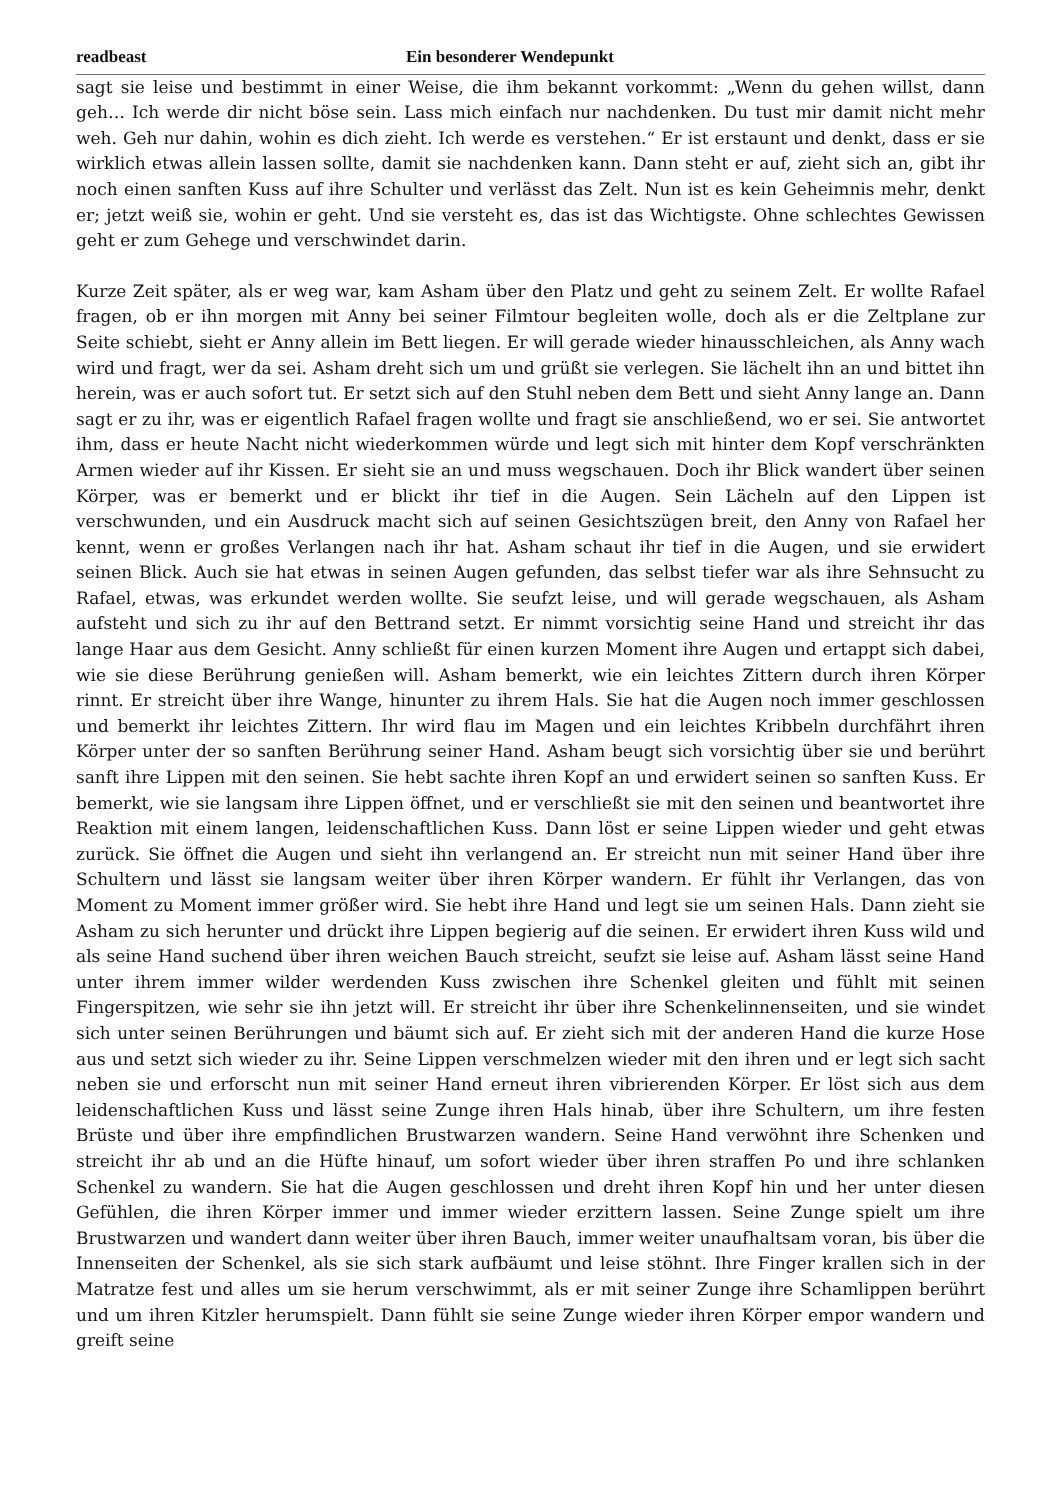readbeast Ein besonderer Wendepunkt
sagt sie leise und bestimmt in einer Weise, die ihm bekannt vorkommt: „Wenn du gehen willst, dann geh… Ich werde dir nicht böse sein. Lass mich einfach nur nachdenken. Du tust mir damit nicht mehr weh. Geh nur dahin, wohin es dich zieht. Ich werde es verstehen.“ Er ist erstaunt und denkt, dass er sie wirklich etwas allein lassen sollte, damit sie nachdenken kann. Dann steht er auf, zieht sich an, gibt ihr noch einen sanften Kuss auf ihre Schulter und verlässt das Zelt. Nun ist es kein Geheimnis mehr, denkt er; jetzt weiß sie, wohin er geht. Und sie versteht es, das ist das Wichtigste. Ohne schlechtes Gewissen geht er zum Gehege und verschwindet darin.
Kurze Zeit später, als er weg war, kam Asham über den Platz und geht zu seinem Zelt. Er wollte Rafael fragen, ob er ihn morgen mit Anny bei seiner Filmtour begleiten wolle, doch als er die Zeltplane zur Seite schiebt, sieht er Anny allein im Bett liegen. Er will gerade wieder hinausschleichen, als Anny wach wird und fragt, wer da sei. Asham dreht sich um und grüßt sie verlegen. Sie lächelt ihn an und bittet ihn herein, was er auch sofort tut. Er setzt sich auf den Stuhl neben dem Bett und sieht Anny lange an. Dann sagt er zu ihr, was er eigentlich Rafael fragen wollte und fragt sie anschließend, wo er sei. Sie antwortet ihm, dass er heute Nacht nicht wiederkommen würde und legt sich mit hinter dem Kopf verschränkten Armen wieder auf ihr Kissen. Er sieht sie an und muss wegschauen. Doch ihr Blick wandert über seinen Körper, was er bemerkt und er blickt ihr tief in die Augen. Sein Lächeln auf den Lippen ist verschwunden, und ein Ausdruck macht sich auf seinen Gesichtszügen breit, den Anny von Rafael her kennt, wenn er großes Verlangen nach ihr hat. Asham schaut ihr tief in die Augen, und sie erwidert seinen Blick. Auch sie hat etwas in seinen Augen gefunden, das selbst tiefer war als ihre Sehnsucht zu Rafael, etwas, was erkundet werden wollte. Sie seufzt leise, und will gerade wegschauen, als Asham aufsteht und sich zu ihr auf den Bettrand setzt. Er nimmt vorsichtig seine Hand und streicht ihr das lange Haar aus dem Gesicht. Anny schließt für einen kurzen Moment ihre Augen und ertappt sich dabei, wie sie diese Berührung genießen will. Asham bemerkt, wie ein leichtes Zittern durch ihren Körper rinnt. Er streicht über ihre Wange, hinunter zu ihrem Hals. Sie hat die Augen noch immer geschlossen und bemerkt ihr leichtes Zittern. Ihr wird flau im Magen und ein leichtes Kribbeln durchfährt ihren Körper unter der so sanften Berührung seiner Hand. Asham beugt sich vorsichtig über sie und berührt sanft ihre Lippen mit den seinen. Sie hebt sachte ihren Kopf an und erwidert seinen so sanften Kuss. Er bemerkt, wie sie langsam ihre Lippen öffnet, und er verschließt sie mit den seinen und beantwortet ihre Reaktion mit einem langen, leidenschaftlichen Kuss. Dann löst er seine Lippen wieder und geht etwas zurück. Sie öffnet die Augen und sieht ihn verlangend an. Er streicht nun mit seiner Hand über ihre Schultern und lässt sie langsam weiter über ihren Körper wandern. Er fühlt ihr Verlangen, das von Moment zu Moment immer größer wird. Sie hebt ihre Hand und legt sie um seinen Hals. Dann zieht sie Asham zu sich herunter und drückt ihre Lippen begierig auf die seinen. Er erwidert ihren Kuss wild und als seine Hand suchend über ihren weichen Bauch streicht, seufzt sie leise auf. Asham lässt seine Hand unter ihrem immer wilder werdenden Kuss zwischen ihre Schenkel gleiten und fühlt mit seinen Fingerspitzen, wie sehr sie ihn jetzt will. Er streicht ihr über ihre Schenkelinnenseiten, und sie windet sich unter seinen Berührungen und bäumt sich auf. Er zieht sich mit der anderen Hand die kurze Hose aus und setzt sich wieder zu ihr. Seine Lippen verschmelzen wieder mit den ihren und er legt sich sacht neben sie und erforscht nun mit seiner Hand erneut ihren vibrierenden Körper. Er löst sich aus dem leidenschaftlichen Kuss und lässt seine Zunge ihren Hals hinab, über ihre Schultern, um ihre festen Brüste und über ihre empfindlichen Brustwarzen wandern. Seine Hand verwöhnt ihre Schenken und streicht ihr ab und an die Hüfte hinauf, um sofort wieder über ihren straffen Po und ihre schlanken Schenkel zu wandern. Sie hat die Augen geschlossen und dreht ihren Kopf hin und her unter diesen Gefühlen, die ihren Körper immer und immer wieder erzittern lassen. Seine Zunge spielt um ihre Brustwarzen und wandert dann weiter über ihren Bauch, immer weiter unaufhaltsam voran, bis über die Innenseiten der Schenkel, als sie sich stark aufbäumt und leise stöhnt. Ihre Finger krallen sich in der Matratze fest und alles um sie herum verschwimmt, als er mit seiner Zunge ihre Schamlippen berührt und um ihren Kitzler herumspielt. Dann fühlt sie seine Zunge wieder ihren Körper empor wandern und greift seine